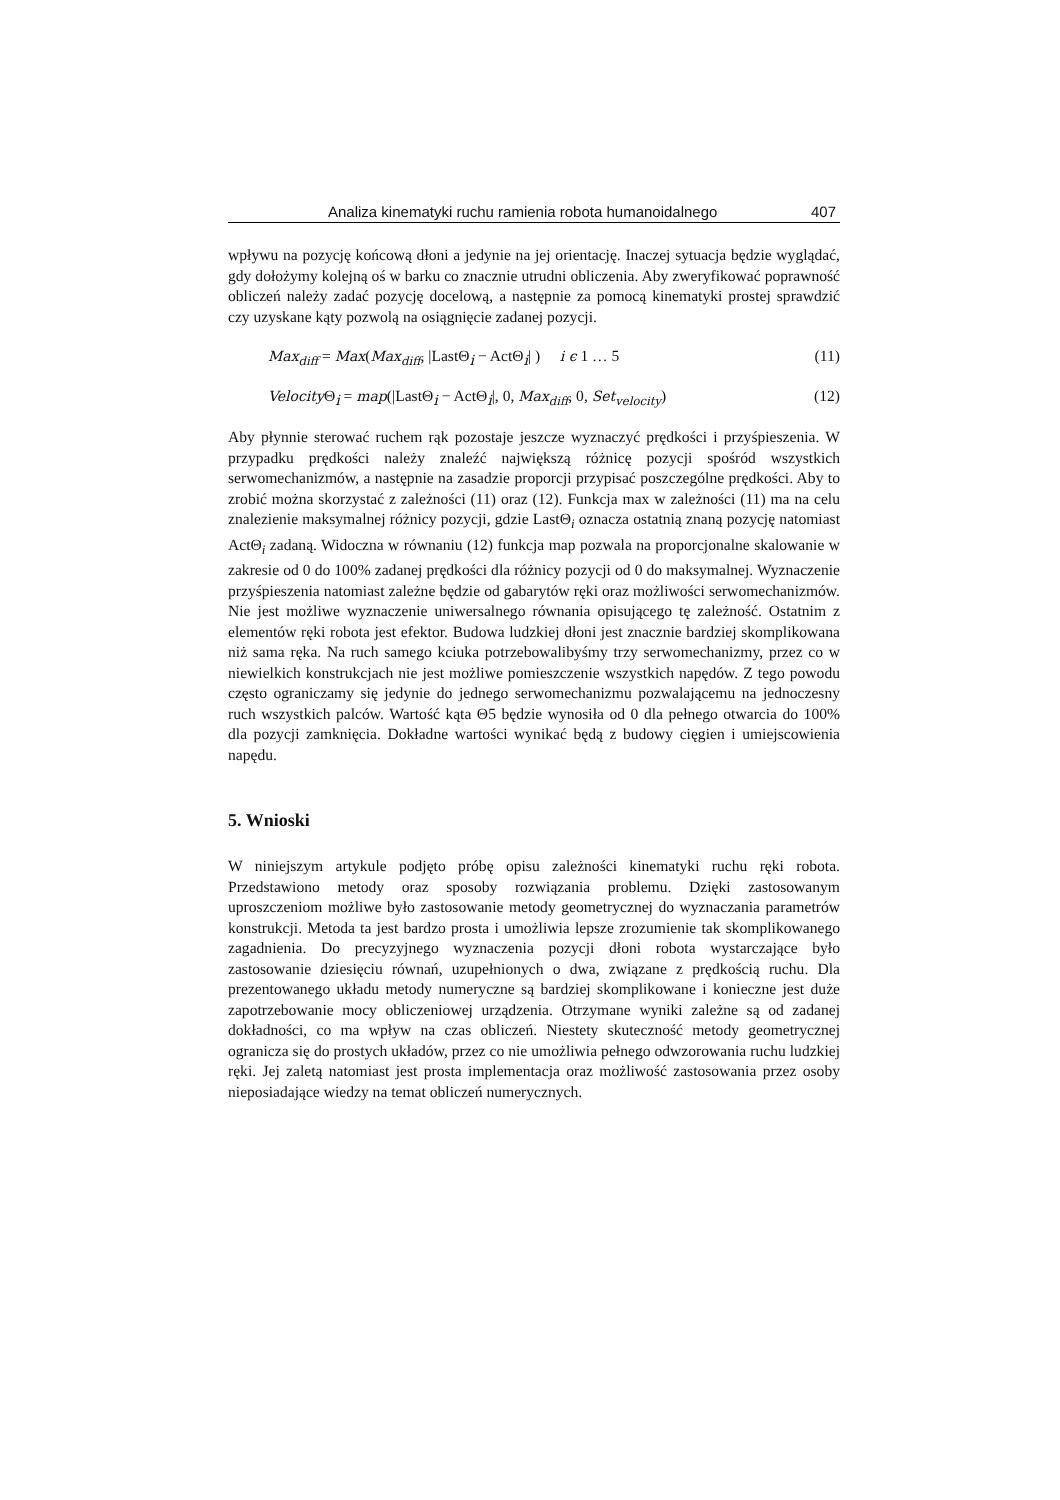Analiza kinematyki ruchu ramienia robota humanoidalnego 407
wpływu na pozycję końcową dłoni a jedynie na jej orientację. Inaczej sytuacja będzie wyglądać, gdy dołożymy kolejną oś w barku co znacznie utrudni obliczenia. Aby zweryfikować poprawność obliczeń należy zadać pozycję docelową, a następnie za pomocą kinematyki prostej sprawdzić czy uzyskane kąty pozwolą na osiągnięcie zadanej pozycji.
Max<sub>diff</sub> = Max(Max<sub>diff</sub>, |LastΘ<sub>i</sub> − ActΘ<sub>i</sub>| ) i ϵ 1 … 5 (11)
Velocity Θ<sub>i</sub> = map(|LastΘ<sub>i</sub> − ActΘ<sub>i</sub>|, 0, Max<sub>diff</sub>, 0, Set<sub>velocity</sub>) (12)
Aby płynnie sterować ruchem rąk pozostaje jeszcze wyznaczyć prędkości i przyśpieszenia. W przypadku prędkości należy znaleźć największą różnicę pozycji spośród wszystkich serwomechanizmów, a następnie na zasadzie proporcji przypisać poszczególne prędkości. Aby to zrobić można skorzystać z zależności (11) oraz (12). Funkcja max w zależności (11) ma na celu znalezienie maksymalnej różnicy pozycji, gdzie LastΘ<sub>i</sub> oznacza ostatnią znaną pozycję natomiast ActΘ<sub>i</sub> zadaną. Widoczna w równaniu (12) funkcja map pozwala na proporcjonalne skalowanie w zakresie od 0 do 100% zadanej prędkości dla różnicy pozycji od 0 do maksymalnej. Wyznaczenie przyśpieszenia natomiast zależne będzie od gabarytów ręki oraz możliwości serwomechanizmów. Nie jest możliwe wyznaczenie uniwersalnego równania opisującego tę zależność. Ostatnim z elementów ręki robota jest efektor. Budowa ludzkiej dłoni jest znacznie bardziej skomplikowana niż sama ręka. Na ruch samego kciuka potrzebowalibyśmy trzy serwomechanizmy, przez co w niewielkich konstrukcjach nie jest możliwe pomieszczenie wszystkich napędów. Z tego powodu często ograniczamy się jedynie do jednego serwomechanizmu pozwalającemu na jednoczesny ruch wszystkich palców. Wartość kąta Θ5 będzie wynosiła od 0 dla pełnego otwarcia do 100% dla pozycji zamknięcia. Dokładne wartości wynikać będą z budowy cięgien i umiejscowienia napędu.
5. Wnioski
W niniejszym artykule podjęto próbę opisu zależności kinematyki ruchu ręki robota. Przedstawiono metody oraz sposoby rozwiązania problemu. Dzięki zastosowanym uproszczeniom możliwe było zastosowanie metody geometrycznej do wyznaczania parametrów konstrukcji. Metoda ta jest bardzo prosta i umożliwia lepsze zrozumienie tak skomplikowanego zagadnienia. Do precyzyjnego wyznaczenia pozycji dłoni robota wystarczające było zastosowanie dziesięciu równań, uzupełnionych o dwa, związane z prędkością ruchu. Dla prezentowanego układu metody numeryczne są bardziej skomplikowane i konieczne jest duże zapotrzebowanie mocy obliczeniowej urządzenia. Otrzymane wyniki zależne są od zadanej dokładności, co ma wpływ na czas obliczeń. Niestety skuteczność metody geometrycznej ogranicza się do prostych układów, przez co nie umożliwia pełnego odwzorowania ruchu ludzkiej ręki. Jej zaletą natomiast jest prosta implementacja oraz możliwość zastosowania przez osoby nieposiadające wiedzy na temat obliczeń numerycznych.